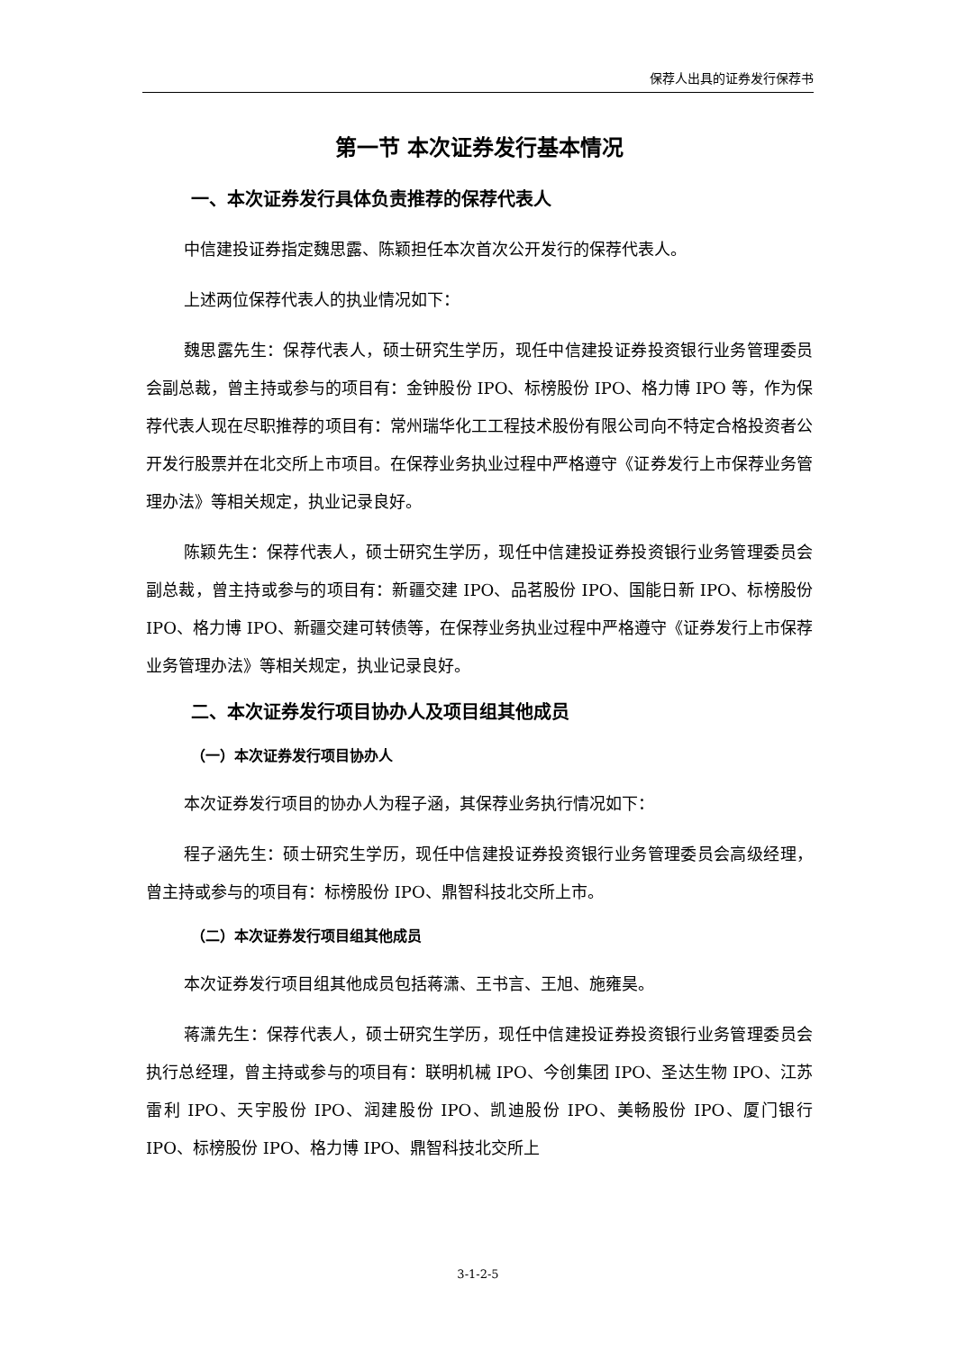保荐人出具的证券发行保荐书
第一节 本次证券发行基本情况
一、本次证券发行具体负责推荐的保荐代表人
中信建投证券指定魏思露、陈颖担任本次首次公开发行的保荐代表人。
上述两位保荐代表人的执业情况如下：
魏思露先生：保荐代表人，硕士研究生学历，现任中信建投证券投资银行业务管理委员会副总裁，曾主持或参与的项目有：金钟股份 IPO、标榜股份 IPO、格力博 IPO 等，作为保荐代表人现在尽职推荐的项目有：常州瑞华化工工程技术股份有限公司向不特定合格投资者公开发行股票并在北交所上市项目。在保荐业务执业过程中严格遵守《证券发行上市保荐业务管理办法》等相关规定，执业记录良好。
陈颖先生：保荐代表人，硕士研究生学历，现任中信建投证券投资银行业务管理委员会副总裁，曾主持或参与的项目有：新疆交建 IPO、品茗股份 IPO、国能日新 IPO、标榜股份 IPO、格力博 IPO、新疆交建可转债等，在保荐业务执业过程中严格遵守《证券发行上市保荐业务管理办法》等相关规定，执业记录良好。
二、本次证券发行项目协办人及项目组其他成员
（一）本次证券发行项目协办人
本次证券发行项目的协办人为程子涵，其保荐业务执行情况如下：
程子涵先生：硕士研究生学历，现任中信建投证券投资银行业务管理委员会高级经理，曾主持或参与的项目有：标榜股份 IPO、鼎智科技北交所上市。
（二）本次证券发行项目组其他成员
本次证券发行项目组其他成员包括蒋潇、王书言、王旭、施雍昊。
蒋潇先生：保荐代表人，硕士研究生学历，现任中信建投证券投资银行业务管理委员会执行总经理，曾主持或参与的项目有：联明机械 IPO、今创集团 IPO、圣达生物 IPO、江苏雷利 IPO、天宇股份 IPO、润建股份 IPO、凯迪股份 IPO、美畅股份 IPO、厦门银行 IPO、标榜股份 IPO、格力博 IPO、鼎智科技北交所上
3-1-2-5